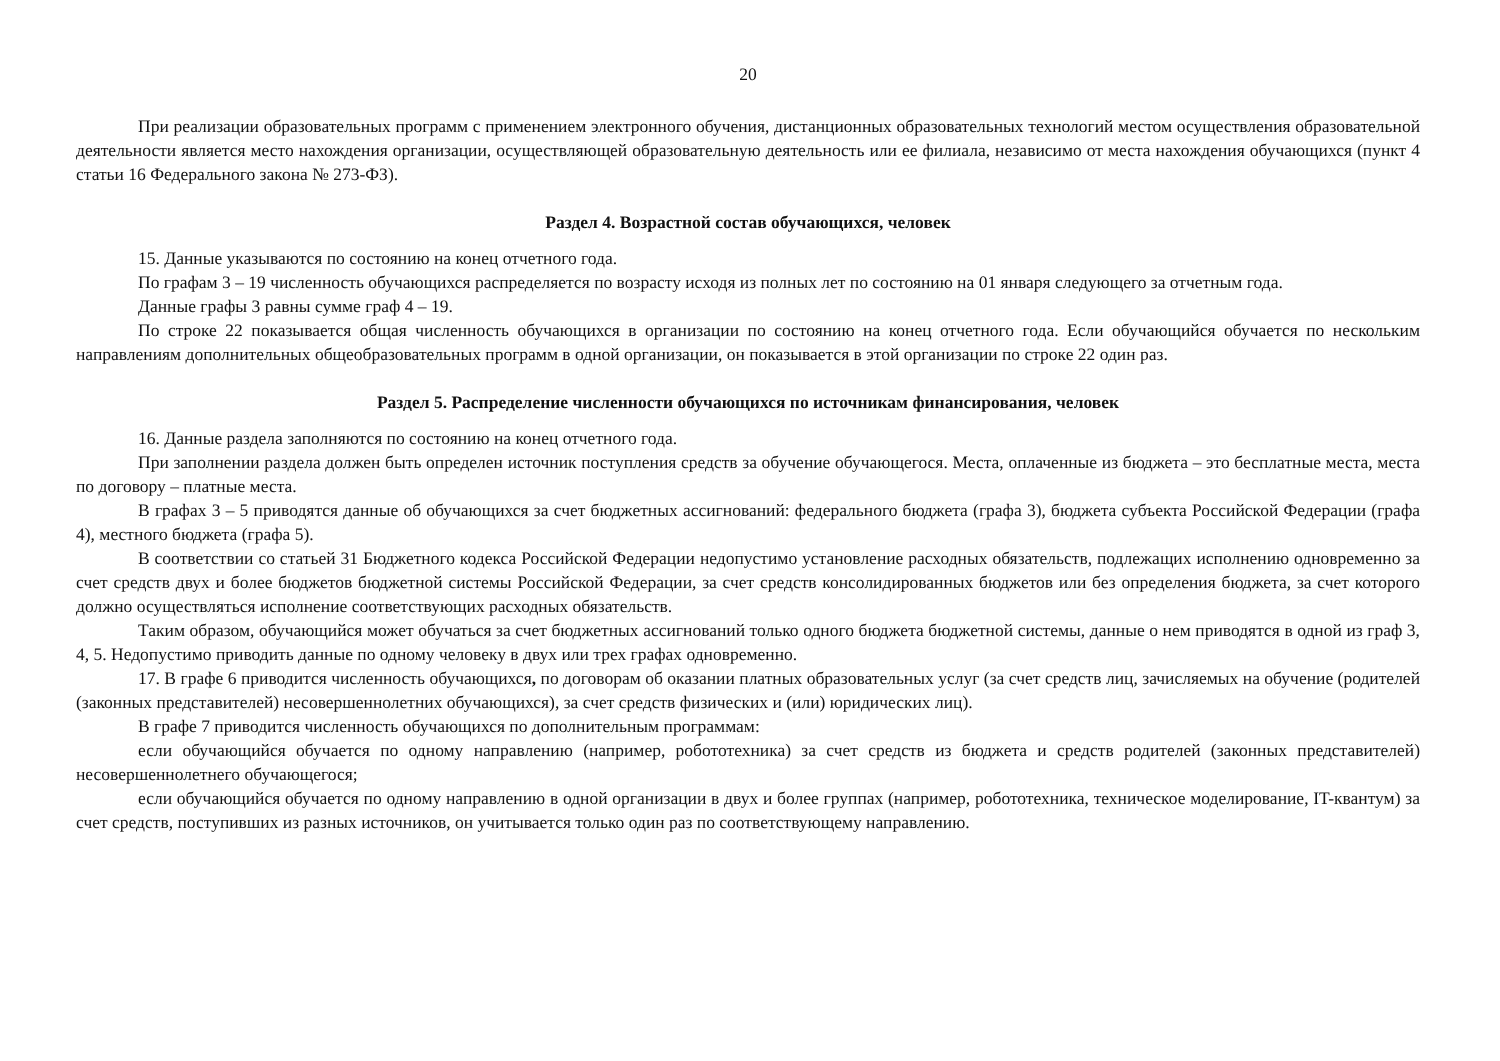20
При реализации образовательных программ с применением электронного обучения, дистанционных образовательных технологий местом осуществления образовательной деятельности является место нахождения организации, осуществляющей образовательную деятельность или ее филиала, независимо от места нахождения обучающихся (пункт 4 статьи 16 Федерального закона № 273-ФЗ).
Раздел 4. Возрастной состав обучающихся, человек
15. Данные указываются по состоянию на конец отчетного года.
По графам 3 – 19 численность обучающихся распределяется по возрасту исходя из полных лет по состоянию на 01 января следующего за отчетным года.
Данные графы 3 равны сумме граф 4 – 19.
По строке 22 показывается общая численность обучающихся в организации по состоянию на конец отчетного года. Если обучающийся обучается по нескольким направлениям дополнительных общеобразовательных программ в одной организации, он показывается в этой организации по строке 22 один раз.
Раздел 5. Распределение численности обучающихся по источникам финансирования, человек
16. Данные раздела заполняются по состоянию на конец отчетного года.
При заполнении раздела должен быть определен источник поступления средств за обучение обучающегося. Места, оплаченные из бюджета – это бесплатные места, места по договору – платные места.
В графах 3 – 5 приводятся данные об обучающихся за счет бюджетных ассигнований: федерального бюджета (графа 3), бюджета субъекта Российской Федерации (графа 4), местного бюджета (графа 5).
В соответствии со статьей 31 Бюджетного кодекса Российской Федерации недопустимо установление расходных обязательств, подлежащих исполнению одновременно за счет средств двух и более бюджетов бюджетной системы Российской Федерации, за счет средств консолидированных бюджетов или без определения бюджета, за счет которого должно осуществляться исполнение соответствующих расходных обязательств.
Таким образом, обучающийся может обучаться за счет бюджетных ассигнований только одного бюджета бюджетной системы, данные о нем приводятся в одной из граф 3, 4, 5. Недопустимо приводить данные по одному человеку в двух или трех графах одновременно.
17. В графе 6 приводится численность обучающихся, по договорам об оказании платных образовательных услуг (за счет средств лиц, зачисляемых на обучение (родителей (законных представителей) несовершеннолетних обучающихся), за счет средств физических и (или) юридических лиц).
В графе 7 приводится численность обучающихся по дополнительным программам:
если обучающийся обучается по одному направлению (например, робототехника) за счет средств из бюджета и средств родителей (законных представителей) несовершеннолетнего обучающегося;
если обучающийся обучается по одному направлению в одной организации в двух и более группах (например, робототехника, техническое моделирование, IT-квантум) за счет средств, поступивших из разных источников, он учитывается только один раз по соответствующему направлению.